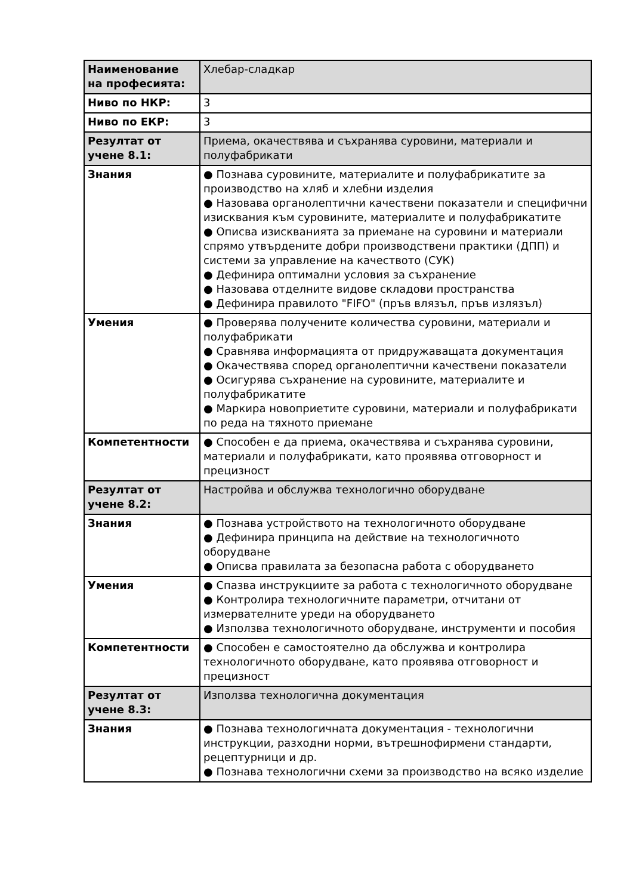| Наименование на професията: | Хлебар-сладкар |
| Ниво по НКР: | 3 |
| Ниво по ЕКР: | 3 |
| Резултат от учене 8.1: | Приема, окачествява и съхранява суровини, материали и полуфабрикати |
| Знания | ● Познава суровините, материалите и полуфабрикатите за производство на хляб и хлебни изделия ● Назовава органолептични качествени показатели и специфични изисквания към суровините, материалите и полуфабрикатите ● Описва изискванията за приемане на суровини и материали спрямо утвърдените добри производствени практики (ДПП) и системи за управление на качеството (СУК) ● Дефинира оптимални условия за съхранение ● Назовава отделните видове складови пространства ● Дефинира правилото "FIFO" (пръв влязъл, пръв излязъл) |
| Умения | ● Проверява получените количества суровини, материали и полуфабрикати ● Сравнява информацията от придружаващата документация ● Окачествява според органолептични качествени показатели ● Осигурява съхранение на суровините, материалите и полуфабрикатите ● Маркира новоприетите суровини, материали и полуфабрикати по реда на тяхното приемане |
| Компетентности | ● Способен е да приема, окачествява и съхранява суровини, материали и полуфабрикати, като проявява отговорност и прецизност |
| Резултат от учене 8.2: | Настройва и обслужва технологично оборудване |
| Знания | ● Познава устройството на технологичното оборудване ● Дефинира принципа на действие на технологичното оборудване ● Описва правилата за безопасна работа с оборудването |
| Умения | ● Спазва инструкциите за работа с технологичното оборудване ● Контролира технологичните параметри, отчитани от измервателните уреди на оборудването ● Използва технологичното оборудване, инструменти и пособия |
| Компетентности | ● Способен е самостоятелно да обслужва и контролира технологичното оборудване, като проявява отговорност и прецизност |
| Резултат от учене 8.3: | Използва технологична документация |
| Знания | ● Познава технологичната документация - технологични инструкции, разходни норми, вътрешнофирмени стандарти, рецептурници и др. ● Познава технологични схеми за производство на всяко изделие |